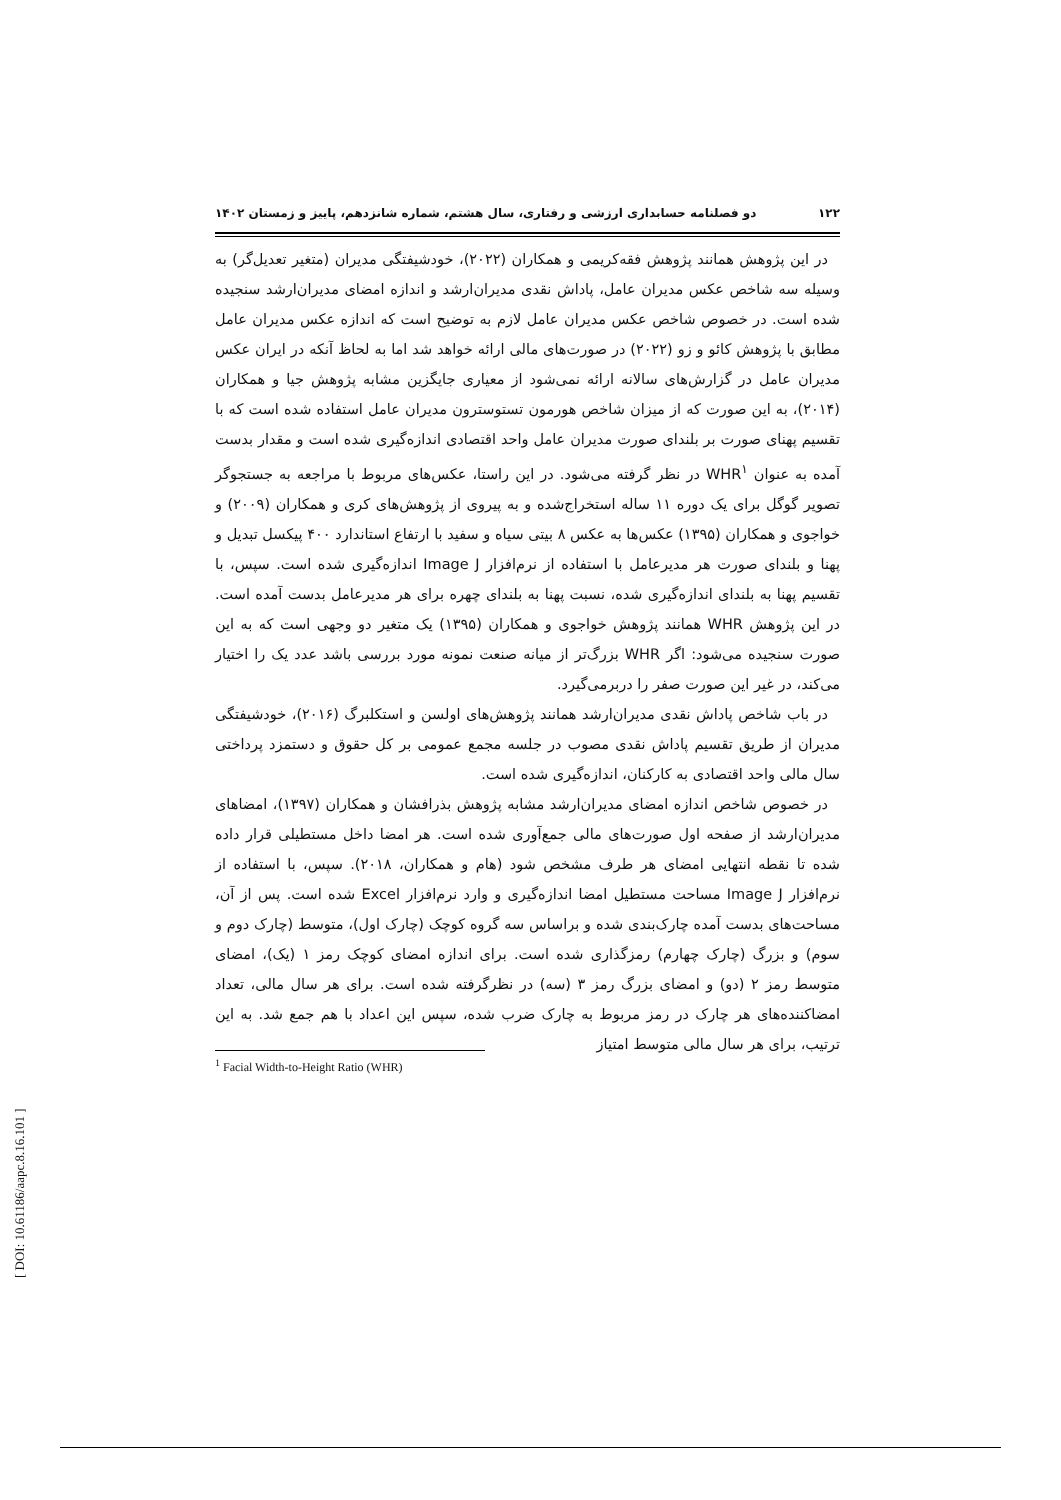۱۲۲ دو فصلنامه حسابداری ارزشی و رفتاری، سال هشتم، شماره شانزدهم، پاییز و زمستان ۱۴۰۲
در این پژوهش همانند پژوهش فقه‌کریمی و همکاران (۲۰۲۲)، خودشیفتگی مدیران (متغیر تعدیل‌گر) به وسیله سه شاخص عکس مدیران عامل، پاداش نقدی مدیران‌ارشد و اندازه امضای مدیران‌ارشد سنجیده شده است. در خصوص شاخص عکس مدیران عامل لازم به توضیح است که اندازه عکس مدیران عامل مطابق با پژوهش کائو و زو (۲۰۲۲) در صورت‌های مالی ارائه خواهد شد اما به لحاظ آنکه در ایران عکس مدیران عامل در گزارش‌های سالانه ارائه نمی‌شود از معیاری جایگزین مشابه پژوهش جیا و همکاران (۲۰۱۴)، به این صورت که از میزان شاخص هورمون تستوسترون مدیران عامل استفاده شده است که با تقسیم پهنای صورت بر بلندای صورت مدیران عامل واحد اقتصادی اندازه‌گیری شده است و مقدار بدست آمده به عنوان WHR<sup>۱</sup> در نظر گرفته می‌شود. در این راستا، عکس‌های مربوط با مراجعه به جستجوگر تصویر گوگل برای یک دوره ۱۱ ساله استخراج‌شده و به پیروی از پژوهش‌های کری و همکاران (۲۰۰۹) و خواجوی و همکاران (۱۳۹۵) عکس‌ها به عکس ۸ بیتی سیاه و سفید با ارتفاع استاندارد ۴۰۰ پیکسل تبدیل و پهنا و بلندای صورت هر مدیرعامل با استفاده از نرم‌افزار Image J اندازه‌گیری شده است. سپس، با تقسیم پهنا به بلندای اندازه‌گیری شده، نسبت پهنا به بلندای چهره برای هر مدیرعامل بدست آمده است. در این پژوهش WHR همانند پژوهش خواجوی و همکاران (۱۳۹۵) یک متغیر دو وجهی است که به این صورت سنجیده می‌شود: اگر WHR بزرگ‌تر از میانه صنعت نمونه مورد بررسی باشد عدد یک را اختیار می‌کند، در غیر این صورت صفر را دربرمی‌گیرد.
در باب شاخص پاداش نقدی مدیران‌ارشد همانند پژوهش‌های اولسن و استکلبرگ (۲۰۱۶)، خودشیفتگی مدیران از طریق تقسیم پاداش نقدی مصوب در جلسه مجمع عمومی بر کل حقوق و دستمزد پرداختی سال مالی واحد اقتصادی به کارکنان، اندازه‌گیری شده است.
در خصوص شاخص اندازه امضای مدیران‌ارشد مشابه پژوهش بذرافشان و همکاران (۱۳۹۷)، امضاهای مدیران‌ارشد از صفحه اول صورت‌های مالی جمع‌آوری شده است. هر امضا داخل مستطیلی قرار داده شده تا نقطه انتهایی امضای هر طرف مشخص شود (هام و همکاران، ۲۰۱۸). سپس، با استفاده از نرم‌افزار Image J مساحت مستطیل امضا اندازه‌گیری و وارد نرم‌افزار Excel شده است. پس از آن، مساحت‌های بدست آمده چارک‌بندی شده و براساس سه گروه کوچک (چارک اول)، متوسط (چارک دوم و سوم) و بزرگ (چارک چهارم) رمزگذاری شده است. برای اندازه امضای کوچک رمز ۱ (یک)، امضای متوسط رمز ۲ (دو) و امضای بزرگ رمز ۳ (سه) در نظرگرفته شده است. برای هر سال مالی، تعداد امضاکننده‌های هر چارک در رمز مربوط به چارک ضرب شده، سپس این اعداد با هم جمع شد. به این ترتیب، برای هر سال مالی متوسط امتیاز
<sup>1</sup> Facial Width-to-Height Ratio (WHR)
[ DOI: 10.61186/aapc.8.16.101 ]